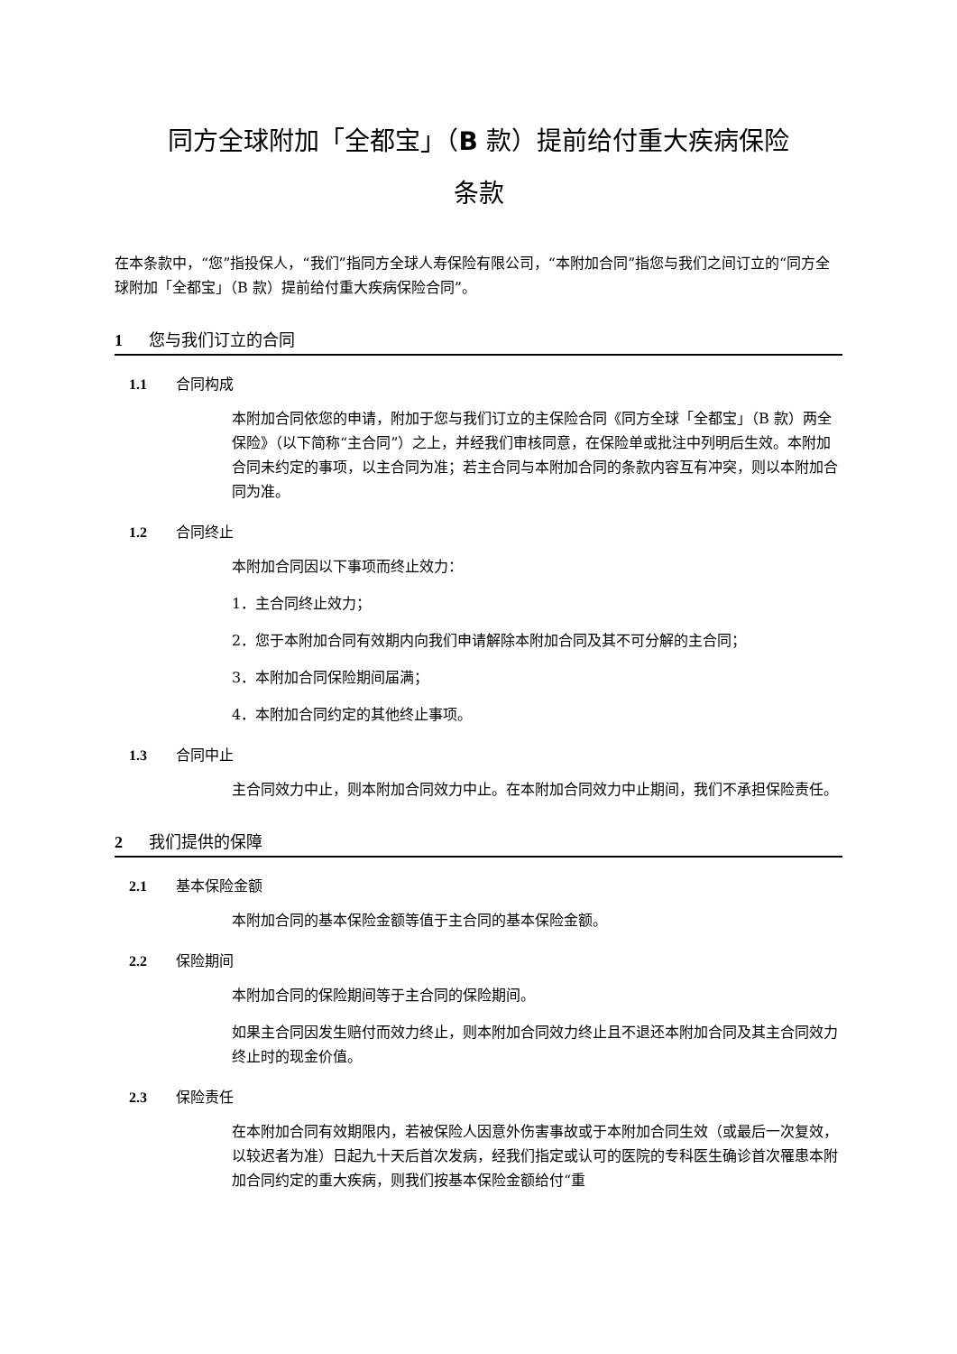同方全球附加「全都宝」（B 款）提前给付重大疾病保险
条款
在本条款中，“您”指投保人，“我们”指同方全球人寿保险有限公司，“本附加合同”指您与我们之间订立的“同方全球附加「全都宝」（B 款）提前给付重大疾病保险合同”。
1 您与我们订立的合同
1.1 合同构成
本附加合同依您的申请，附加于您与我们订立的主保险合同《同方全球「全都宝」（B 款）两全保险》（以下简称“主合同”）之上，并经我们审核同意，在保险单或批注中列明后生效。本附加合同未约定的事项，以主合同为准；若主合同与本附加合同的条款内容互有冲突，则以本附加合同为准。
1.2 合同终止
本附加合同因以下事项而终止效力：
1．主合同终止效力；
2．您于本附加合同有效期内向我们申请解除本附加合同及其不可分解的主合同；
3．本附加合同保险期间届满；
4．本附加合同约定的其他终止事项。
1.3 合同中止
主合同效力中止，则本附加合同效力中止。在本附加合同效力中止期间，我们不承担保险责任。
2 我们提供的保障
2.1 基本保险金额
本附加合同的基本保险金额等值于主合同的基本保险金额。
2.2 保险期间
本附加合同的保险期间等于主合同的保险期间。
如果主合同因发生赔付而效力终止，则本附加合同效力终止且不退还本附加合同及其主合同效力终止时的现金价值。
2.3 保险责任
在本附加合同有效期限内，若被保险人因意外伤害事故或于本附加合同生效（或最后一次复效，以较迟者为准）日起九十天后首次发病，经我们指定或认可的医院的专科医生确诊首次罹患本附加合同约定的重大疾病，则我们按基本保险金额给付“重